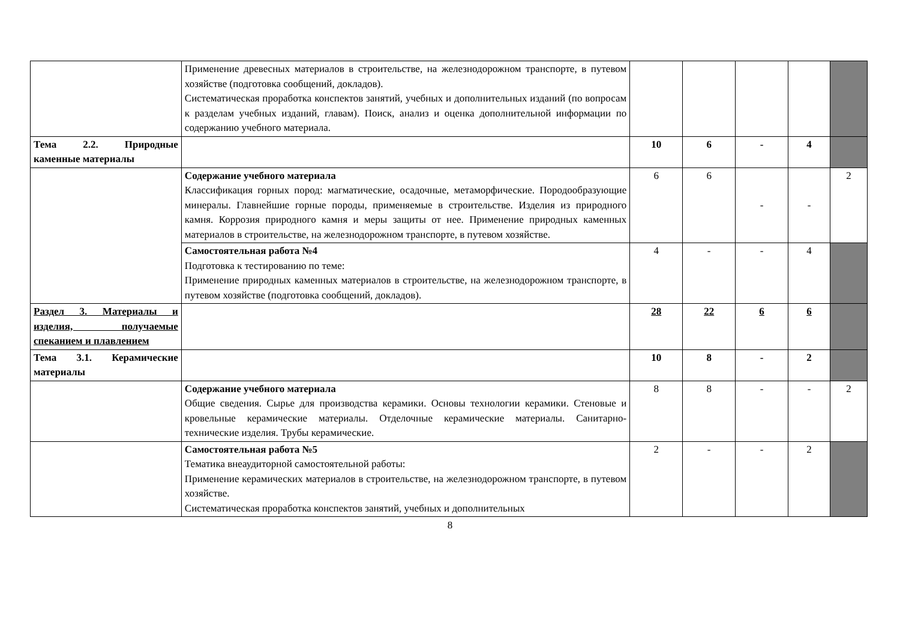| | Применение древесных материалов в строительстве, на железнодорожном транспорте, в путевом хозяйстве (подготовка сообщений, докладов). Систематическая проработка конспектов занятий, учебных и дополнительных изданий (по вопросам к разделам учебных изданий, главам). Поиск, анализ и оценка дополнительной информации по содержанию учебного материала. | | | | | |
| Тема 2.2. Природные каменные материалы | | 10 | 6 | - | 4 | |
| | Содержание учебного материала Классификация горных пород: магматические, осадочные, метаморфические. Породообразующие минералы. Главнейшие горные породы, применяемые в строительстве. Изделия из природного камня. Коррозия природного камня и меры защиты от нее. Применение природных каменных материалов в строительстве, на железнодорожном транспорте, в путевом хозяйстве. | 6 | 6 | - | - | 2 |
| | Самостоятельная работа №4 Подготовка к тестированию по теме: Применение природных каменных материалов в строительстве, на железнодорожном транспорте, в путевом хозяйстве (подготовка сообщений, докладов). | 4 | - | - | 4 | |
| Раздел 3. Материалы и изделия, получаемые спеканием и плавлением | | 28 | 22 | 6 | 6 | |
| Тема 3.1. Керамические материалы | | 10 | 8 | - | 2 | |
| | Содержание учебного материала Общие сведения. Сырье для производства керамики. Основы технологии керамики. Стеновые и кровельные керамические материалы. Отделочные керамические материалы. Санитарно-технические изделия. Трубы керамические. | 8 | 8 | - | - | 2 |
| | Самостоятельная работа №5 Тематика внеаудиторной самостоятельной работы: Применение керамических материалов в строительстве, на железнодорожном транспорте, в путевом хозяйстве. Систематическая проработка конспектов занятий, учебных и дополнительных | 2 | - | - | 2 | |
8